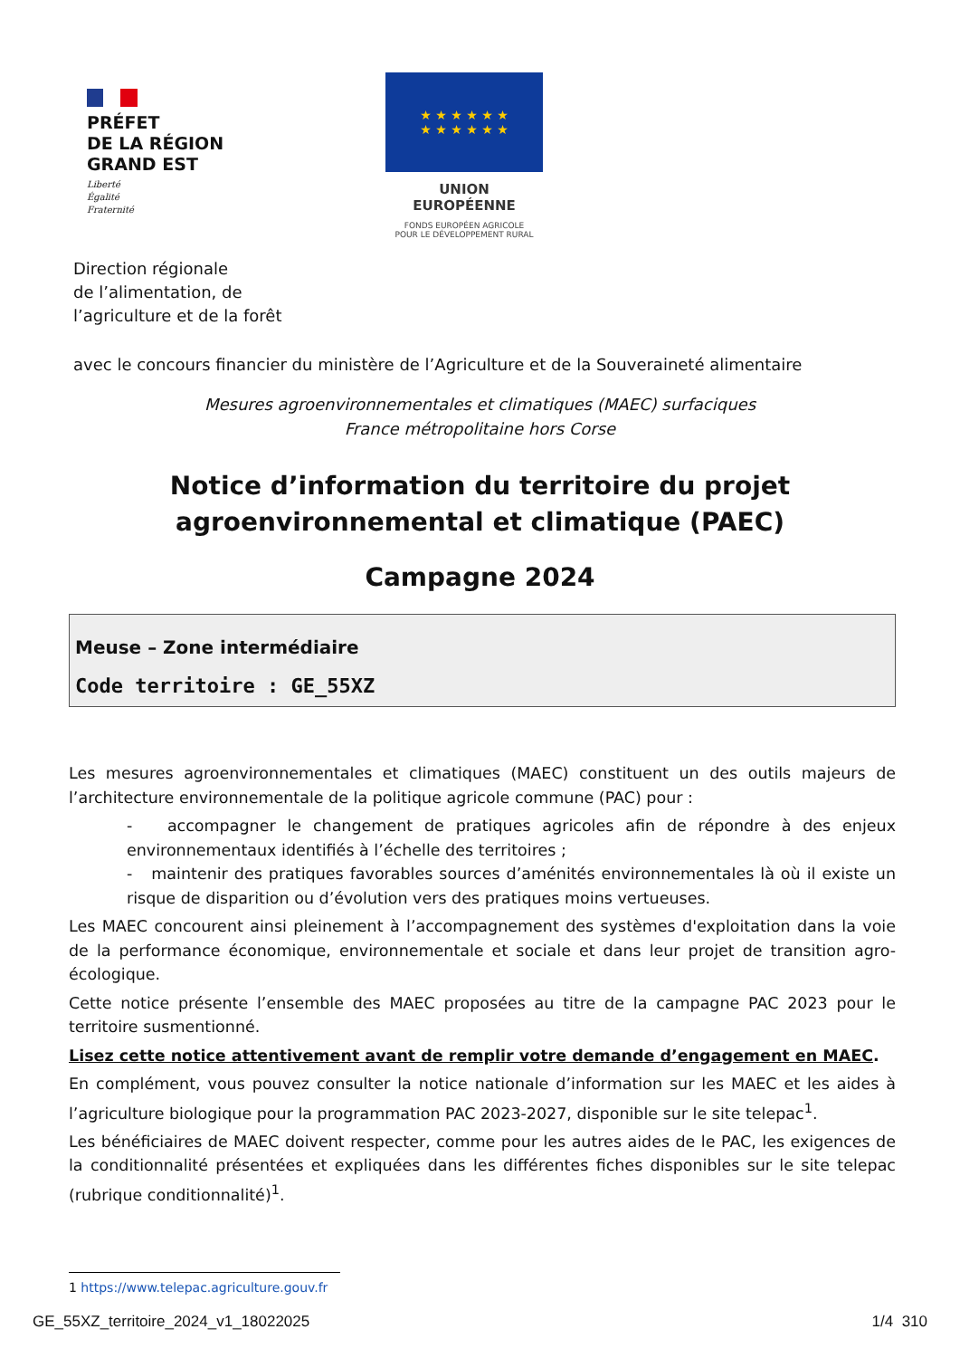PRÉFET
DE LA RÉGION
GRAND EST
Liberté
Égalité
Fraternité
★ ★ ★ ★ ★ ★
★ ★ ★ ★ ★ ★
UNION EUROPÉENNE
FONDS EUROPÉEN AGRICOLE
POUR LE DÉVELOPPEMENT RURAL
Direction régionale
de l’alimentation, de
l’agriculture et de la forêt
avec le concours financier du ministère de l’Agriculture et de la Souveraineté alimentaire
Mesures agroenvironnementales et climatiques (MAEC) surfaciques
France métropolitaine hors Corse
Notice d’information du territoire du projet agroenvironnemental et climatique (PAEC)
Campagne 2024
Meuse – Zone intermédiaire
Code territoire : GE_55XZ
Les mesures agroenvironnementales et climatiques (MAEC) constituent un des outils majeurs de l’architecture environnementale de la politique agricole commune (PAC) pour :
- accompagner le changement de pratiques agricoles afin de répondre à des enjeux environnementaux identifiés à l’échelle des territoires ;
- maintenir des pratiques favorables sources d’aménités environnementales là où il existe un risque de disparition ou d’évolution vers des pratiques moins vertueuses.
Les MAEC concourent ainsi pleinement à l’accompagnement des systèmes d'exploitation dans la voie de la performance économique, environnementale et sociale et dans leur projet de transition agro-écologique.
Cette notice présente l’ensemble des MAEC proposées au titre de la campagne PAC 2023 pour le territoire susmentionné.
Lisez cette notice attentivement avant de remplir votre demande d’engagement en MAEC.
En complément, vous pouvez consulter la notice nationale d’information sur les MAEC et les aides à l’agriculture biologique pour la programmation PAC 2023-2027, disponible sur le site telepac<sup>1</sup>.
Les bénéficiaires de MAEC doivent respecter, comme pour les autres aides de le PAC, les exigences de la conditionnalité présentées et expliquées dans les différentes fiches disponibles sur le site telepac (rubrique conditionnalité)<sup>1</sup>.
1 https://www.telepac.agriculture.gouv.fr
GE_55XZ_territoire_2024_v1_18022025 1/4 310